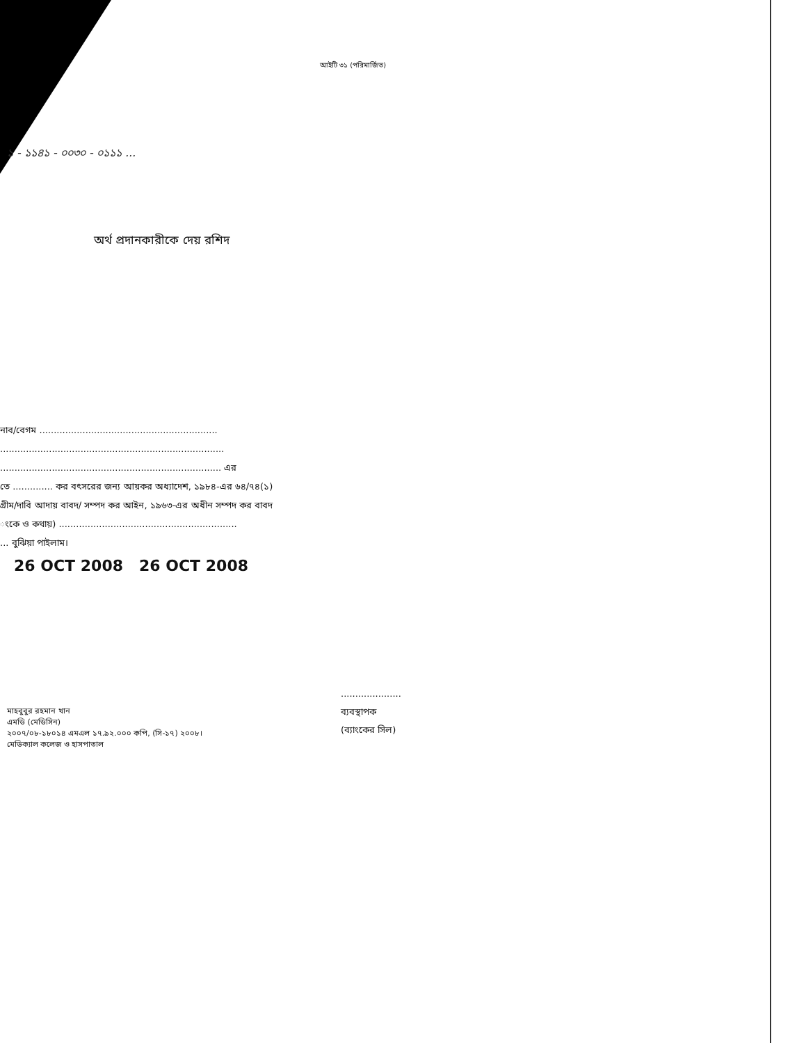আইটি ৩১ (পরিমার্জিত)
১ - ১১৪১ - ০০৩০ - ০১১১ ...
অর্থ প্রদানকারীকে দেয় রশিদ
নাব/বেগম ..............................................................
..............................................................................
............................................................................. এর
তে .............. কর বৎসরের জন্য আয়কর অধ্যাদেশ, ১৯৮৪-এর ৬৪/৭৪(১)
গ্রীম/দাবি আদায় বাবদ/ সম্পদ কর আইন, ১৯৬৩-এর অধীন সম্পদ কর বাবদ
ংকে ও কথায়) ..............................................................
... বুঝিয়া পাইলাম।
26 OCT 2008 26 OCT 2008
.....................
ব্যবস্থাপক
(ব্যাংকের সিল)
মাহবুবুর রহমান খান
এমডি (মেডিসিন)
২০০৭/০৮-১৮০১৪ এমএল ১৭.৯২.০০০ কপি, (সি-১৭) ২০০৮।
মেডিক্যাল কলেজ ও হাসপাতাল